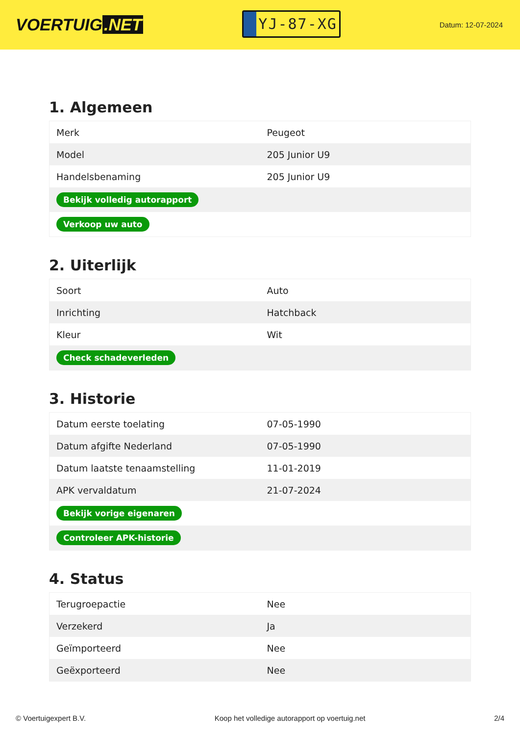VOERTUIG.NET
YJ-87-XG
Datum: 12-07-2024
1. Algemeen
| Merk | Peugeot |
| Model | 205 Junior U9 |
| Handelsbenaming | 205 Junior U9 |
| Bekijk volledig autorapport | |
| Verkoop uw auto | |
2. Uiterlijk
| Soort | Auto |
| Inrichting | Hatchback |
| Kleur | Wit |
| Check schadeverleden | |
3. Historie
| Datum eerste toelating | 07-05-1990 |
| Datum afgifte Nederland | 07-05-1990 |
| Datum laatste tenaamstelling | 11-01-2019 |
| APK vervaldatum | 21-07-2024 |
| Bekijk vorige eigenaren | |
| Controleer APK-historie | |
4. Status
| Terugroepactie | Nee |
| Verzekerd | Ja |
| Geïmporteerd | Nee |
| Geëxporteerd | Nee |
© Voertuigexpert B.V. Koop het volledige autorapport op voertuig.net 2/4